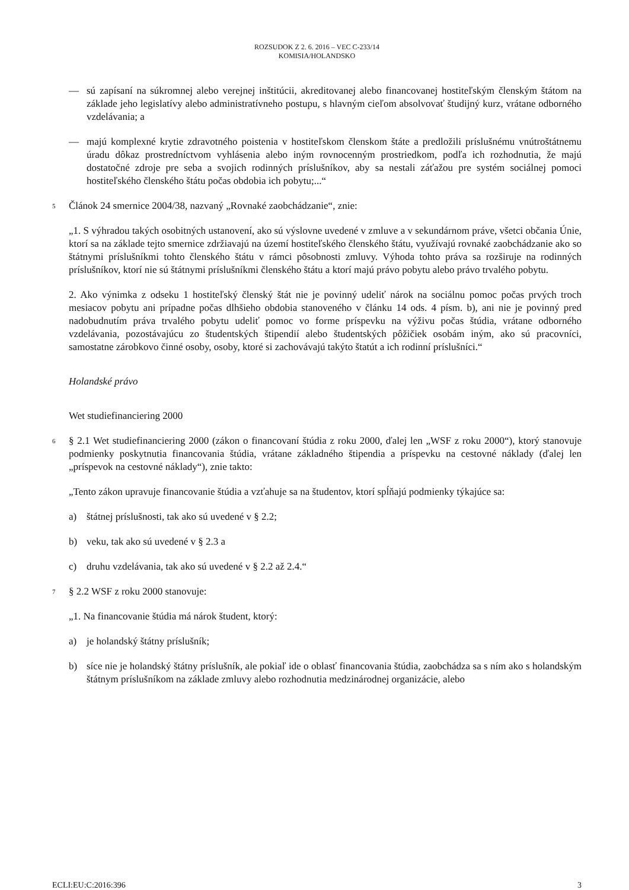ROZSUDOK Z 2. 6. 2016 – VEC C-233/14
KOMISIA/HOLANDSKO
— sú zapísaní na súkromnej alebo verejnej inštitúcii, akreditovanej alebo financovanej hostiteľským členským štátom na základe jeho legislatívy alebo administratívneho postupu, s hlavným cieľom absolvovať študijný kurz, vrátane odborného vzdelávania; a
— majú komplexné krytie zdravotného poistenia v hostiteľskom členskom štáte a predložili príslušnému vnútroštátnemu úradu dôkaz prostredníctvom vyhlásenia alebo iným rovnocenným prostriedkom, podľa ich rozhodnutia, že majú dostatočné zdroje pre seba a svojich rodinných príslušníkov, aby sa nestali záťažou pre systém sociálnej pomoci hostiteľského členského štátu počas obdobia ich pobytu;...“
5
Článok 24 smernice 2004/38, nazvaný „Rovnaké zaobchádzanie“, znie:
„1. S výhradou takých osobitných ustanovení, ako sú výslovne uvedené v zmluve a v sekundárnom práve, všetci občania Únie, ktorí sa na základe tejto smernice zdržiavajú na území hostiteľského členského štátu, využívajú rovnaké zaobchádzanie ako so štátnymi príslušníkmi tohto členského štátu v rámci pôsobnosti zmluvy. Výhoda tohto práva sa rozširuje na rodinných príslušníkov, ktorí nie sú štátnymi príslušníkmi členského štátu a ktorí majú právo pobytu alebo právo trvalého pobytu.
2. Ako výnimka z odseku 1 hostiteľský členský štát nie je povinný udeliť nárok na sociálnu pomoc počas prvých troch mesiacov pobytu ani prípadne počas dlhšieho obdobia stanoveného v článku 14 ods. 4 písm. b), ani nie je povinný pred nadobudnutím práva trvalého pobytu udeliť pomoc vo forme príspevku na výživu počas štúdia, vrátane odborného vzdelávania, pozostávajúcu zo študentských štipendií alebo študentských pôžičiek osobám iným, ako sú pracovníci, samostatne zárobkovo činné osoby, osoby, ktoré si zachovávajú takýto štatút a ich rodinní príslušníci.“
Holandské právo
Wet studiefinanciering 2000
6
§ 2.1 Wet studiefinanciering 2000 (zákon o financovaní štúdia z roku 2000, ďalej len „WSF z roku 2000“), ktorý stanovuje podmienky poskytnutia financovania štúdia, vrátane základného štipendia a príspevku na cestovné náklady (ďalej len „príspevok na cestovné náklady“), znie takto:
„Tento zákon upravuje financovanie štúdia a vzťahuje sa na študentov, ktorí spĺňajú podmienky týkajúce sa:
a) štátnej príslušnosti, tak ako sú uvedené v § 2.2;
b) veku, tak ako sú uvedené v § 2.3 a
c) druhu vzdelávania, tak ako sú uvedené v § 2.2 až 2.4.“
7
§ 2.2 WSF z roku 2000 stanovuje:
„1. Na financovanie štúdia má nárok študent, ktorý:
a) je holandský štátny príslušník;
b) síce nie je holandský štátny príslušník, ale pokiaľ ide o oblasť financovania štúdia, zaobchádza sa s ním ako s holandským štátnym príslušníkom na základe zmluvy alebo rozhodnutia medzinárodnej organizácie, alebo
ECLI:EU:C:2016:396 3